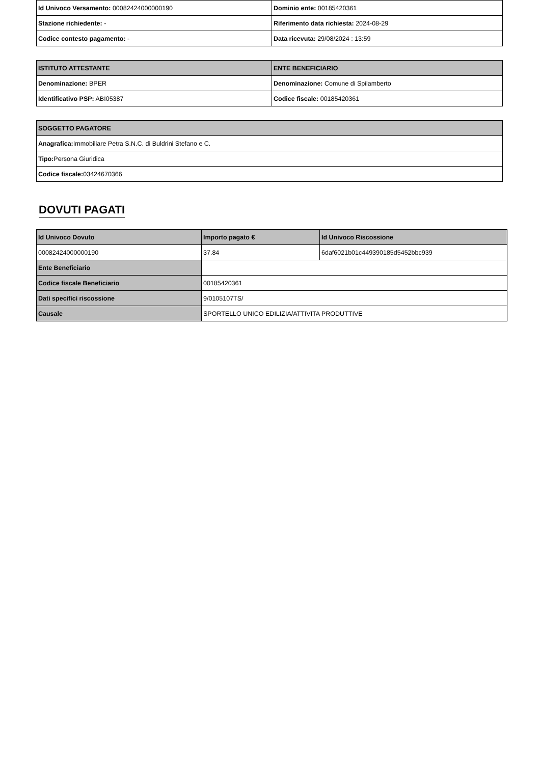| Id Univoco Versamento: 00082424000000190 | Dominio ente: 00185420361 |
| Stazione richiedente: - | Riferimento data richiesta: 2024-08-29 |
| Codice contesto pagamento: - | Data ricevuta: 29/08/2024 : 13:59 |
| ISTITUTO ATTESTANTE | ENTE BENEFICIARIO |
| --- | --- |
| Denominazione: BPER | Denominazione: Comune di Spilamberto |
| Identificativo PSP: ABI05387 | Codice fiscale: 00185420361 |
| SOGGETTO PAGATORE |
| --- |
| Anagrafica: Immobiliare Petra S.N.C. di Buldrini Stefano e C. |
| Tipo: Persona Giuridica |
| Codice fiscale: 03424670366 |
DOVUTI PAGATI
| Id Univoco Dovuto | Importo pagato € | Id Univoco Riscossione |
| --- | --- | --- |
| 00082424000000190 | 37.84 | 6daf6021b01c449390185d5452bbc939 |
| Ente Beneficiario | | |
| Codice fiscale Beneficiario | 00185420361 | |
| Dati specifici riscossione | 9/0105107TS/ | |
| Causale | SPORTELLO UNICO EDILIZIA/ATTIVITA PRODUTTIVE | |